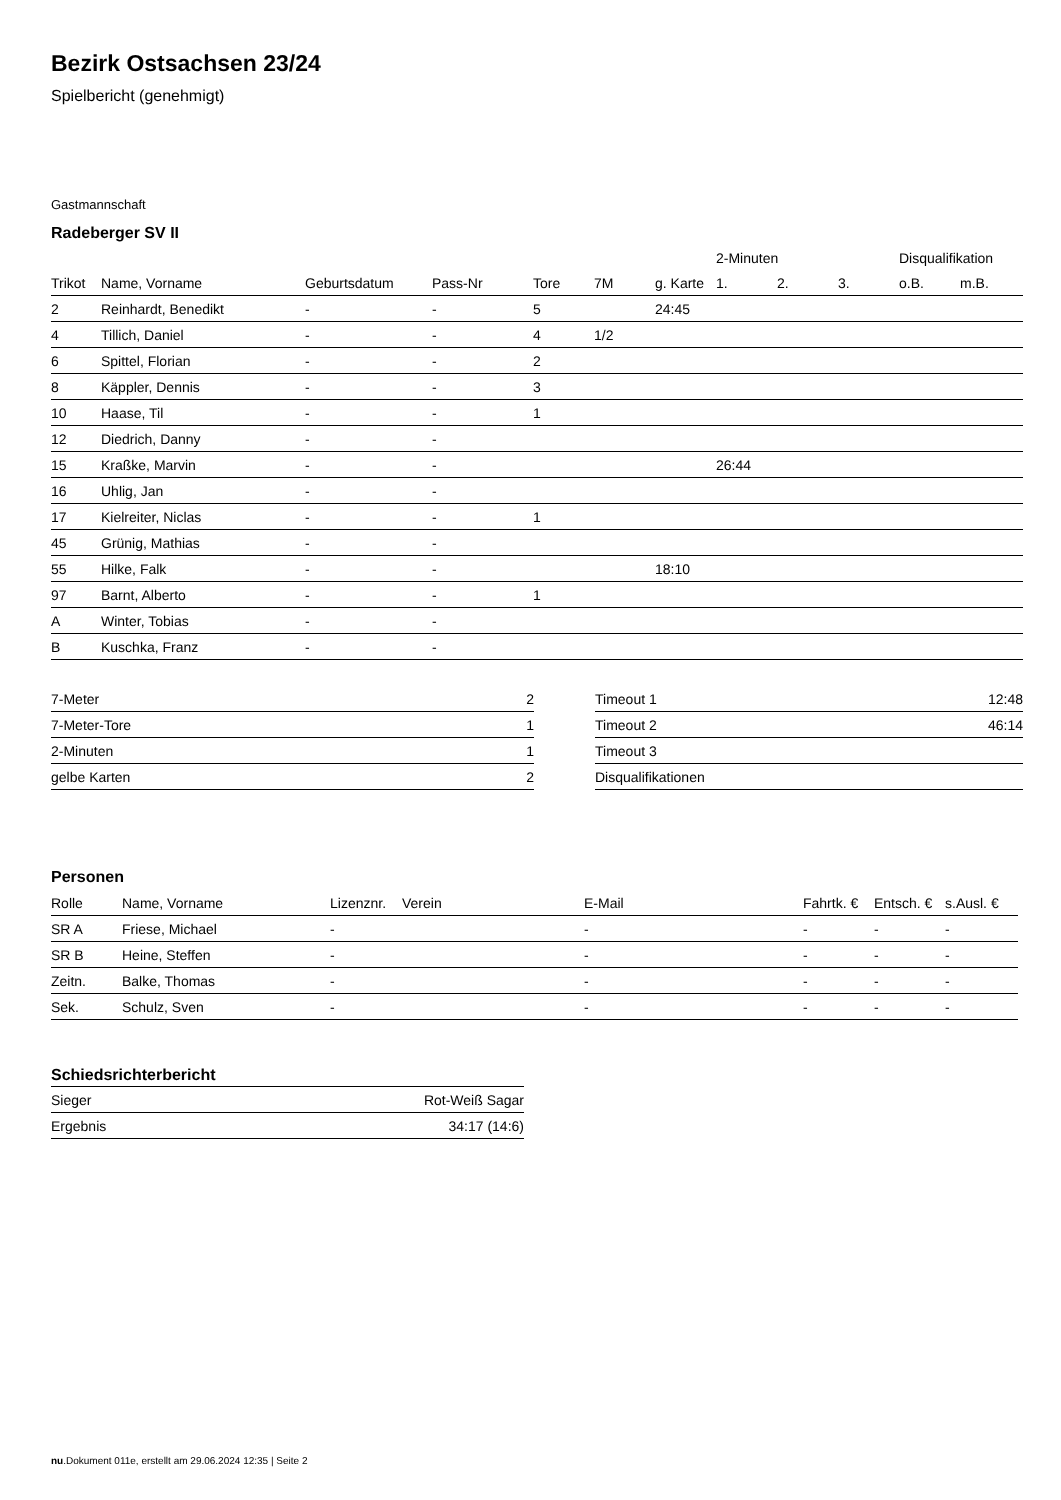Bezirk Ostsachsen 23/24
Spielbericht (genehmigt)
Gastmannschaft
Radeberger SV II
| | | | | | | | 2-Minuten | | | Disqualifikation | |
| --- | --- | --- | --- | --- | --- | --- | --- | --- | --- | --- | --- |
| Trikot | Name, Vorname | Geburtsdatum | Pass-Nr | Tore | 7M | g. Karte | 1. | 2. | 3. | o.B. | m.B. |
| 2 | Reinhardt, Benedikt | - | - | 5 | | 24:45 | | | | | |
| 4 | Tillich, Daniel | - | - | 4 | 1/2 | | | | | | |
| 6 | Spittel, Florian | - | - | 2 | | | | | | | |
| 8 | Käppler, Dennis | - | - | 3 | | | | | | | |
| 10 | Haase, Til | - | - | 1 | | | | | | | |
| 12 | Diedrich, Danny | - | - | | | | | | | | |
| 15 | Kraßke, Marvin | - | - | | | | 26:44 | | | | |
| 16 | Uhlig, Jan | - | - | | | | | | | | |
| 17 | Kielreiter, Niclas | - | - | 1 | | | | | | | |
| 45 | Grünig, Mathias | - | - | | | | | | | | |
| 55 | Hilke, Falk | - | - | | | 18:10 | | | | | |
| 97 | Barnt, Alberto | - | - | 1 | | | | | | | |
| A | Winter, Tobias | - | - | | | | | | | | |
| B | Kuschka, Franz | - | - | | | | | | | | |
| 7-Meter | 2 |
| 7-Meter-Tore | 1 |
| 2-Minuten | 1 |
| gelbe Karten | 2 |
| Timeout 1 | 12:48 |
| Timeout 2 | 46:14 |
| Timeout 3 | |
| Disqualifikationen | |
Personen
| Rolle | Name, Vorname | Lizenznr. | Verein | E-Mail | Fahrtk. € | Entsch. € | s.Ausl. € |
| --- | --- | --- | --- | --- | --- | --- | --- |
| SR A | Friese, Michael | - | | - | - | - | - |
| SR B | Heine, Steffen | - | | - | - | - | - |
| Zeitn. | Balke, Thomas | - | | - | - | - | - |
| Sek. | Schulz, Sven | - | | - | - | - | - |
Schiedsrichterbericht
| Sieger | Rot-Weiß Sagar |
| Ergebnis | 34:17 (14:6) |
nu.Dokument 011e, erstellt am 29.06.2024 12:35 | Seite 2